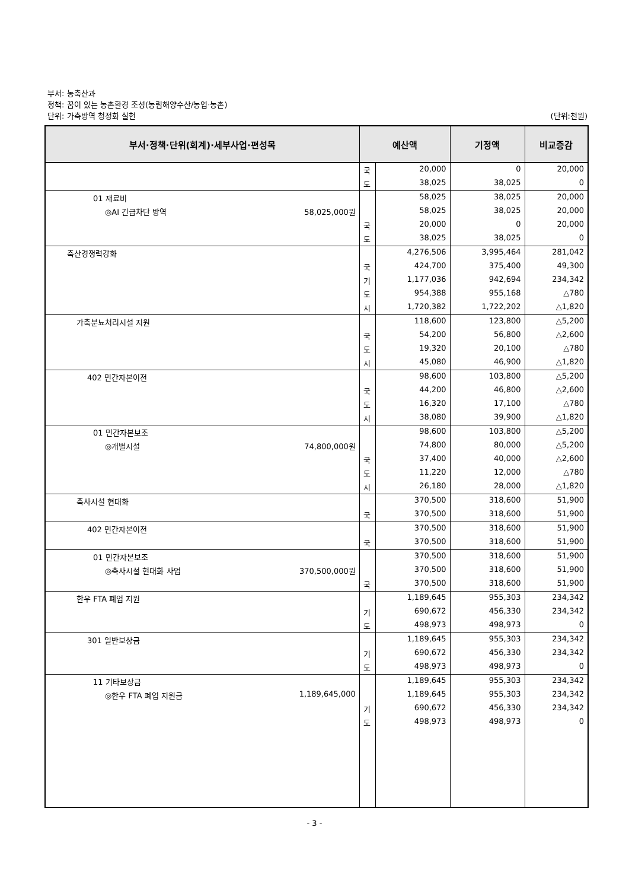부서: 농축산과
정책: 꿈이 있는 농촌환경 조성(농림해양수산/농업·농촌)
단위: 가축방역 청정화 실현
(단위:천원)
| 부서·정책·단위(회계)·세부사업·편성목 | 예산액 | | 기정액 | 비교증감 |
| --- | --- | --- | --- | --- |
| | 국 | 20,000 | 0 | 20,000 |
| | 도 | 38,025 | 38,025 | 0 |
| 01 재료비 | | 58,025 | 38,025 | 20,000 |
| ◎AI 긴급차단 방역 58,025,000원 | | 58,025 | 38,025 | 20,000 |
| | 국 | 20,000 | 0 | 20,000 |
| | 도 | 38,025 | 38,025 | 0 |
| 축산경쟁력강화 | | 4,276,506 | 3,995,464 | 281,042 |
| | 국 | 424,700 | 375,400 | 49,300 |
| | 기 | 1,177,036 | 942,694 | 234,342 |
| | 도 | 954,388 | 955,168 | △780 |
| | 시 | 1,720,382 | 1,722,202 | △1,820 |
| 가축분뇨처리시설 지원 | | 118,600 | 123,800 | △5,200 |
| | 국 | 54,200 | 56,800 | △2,600 |
| | 도 | 19,320 | 20,100 | △780 |
| | 시 | 45,080 | 46,900 | △1,820 |
| 402 민간자본이전 | | 98,600 | 103,800 | △5,200 |
| | 국 | 44,200 | 46,800 | △2,600 |
| | 도 | 16,320 | 17,100 | △780 |
| | 시 | 38,080 | 39,900 | △1,820 |
| 01 민간자본보조 | | 98,600 | 103,800 | △5,200 |
| ◎개별시설 74,800,000원 | | 74,800 | 80,000 | △5,200 |
| | 국 | 37,400 | 40,000 | △2,600 |
| | 도 | 11,220 | 12,000 | △780 |
| | 시 | 26,180 | 28,000 | △1,820 |
| 축사시설 현대화 | | 370,500 | 318,600 | 51,900 |
| | 국 | 370,500 | 318,600 | 51,900 |
| 402 민간자본이전 | | 370,500 | 318,600 | 51,900 |
| | 국 | 370,500 | 318,600 | 51,900 |
| 01 민간자본보조 | | 370,500 | 318,600 | 51,900 |
| ◎축사시설 현대화 사업 370,500,000원 | | 370,500 | 318,600 | 51,900 |
| | 국 | 370,500 | 318,600 | 51,900 |
| 한우 FTA 폐업 지원 | | 1,189,645 | 955,303 | 234,342 |
| | 기 | 690,672 | 456,330 | 234,342 |
| | 도 | 498,973 | 498,973 | 0 |
| 301 일반보상금 | | 1,189,645 | 955,303 | 234,342 |
| | 기 | 690,672 | 456,330 | 234,342 |
| | 도 | 498,973 | 498,973 | 0 |
| 11 기타보상금 | | 1,189,645 | 955,303 | 234,342 |
| ◎한우 FTA 폐업 지원금 1,189,645,000 | | 1,189,645 | 955,303 | 234,342 |
| | 기 | 690,672 | 456,330 | 234,342 |
| | 도 | 498,973 | 498,973 | 0 |
- 3 -